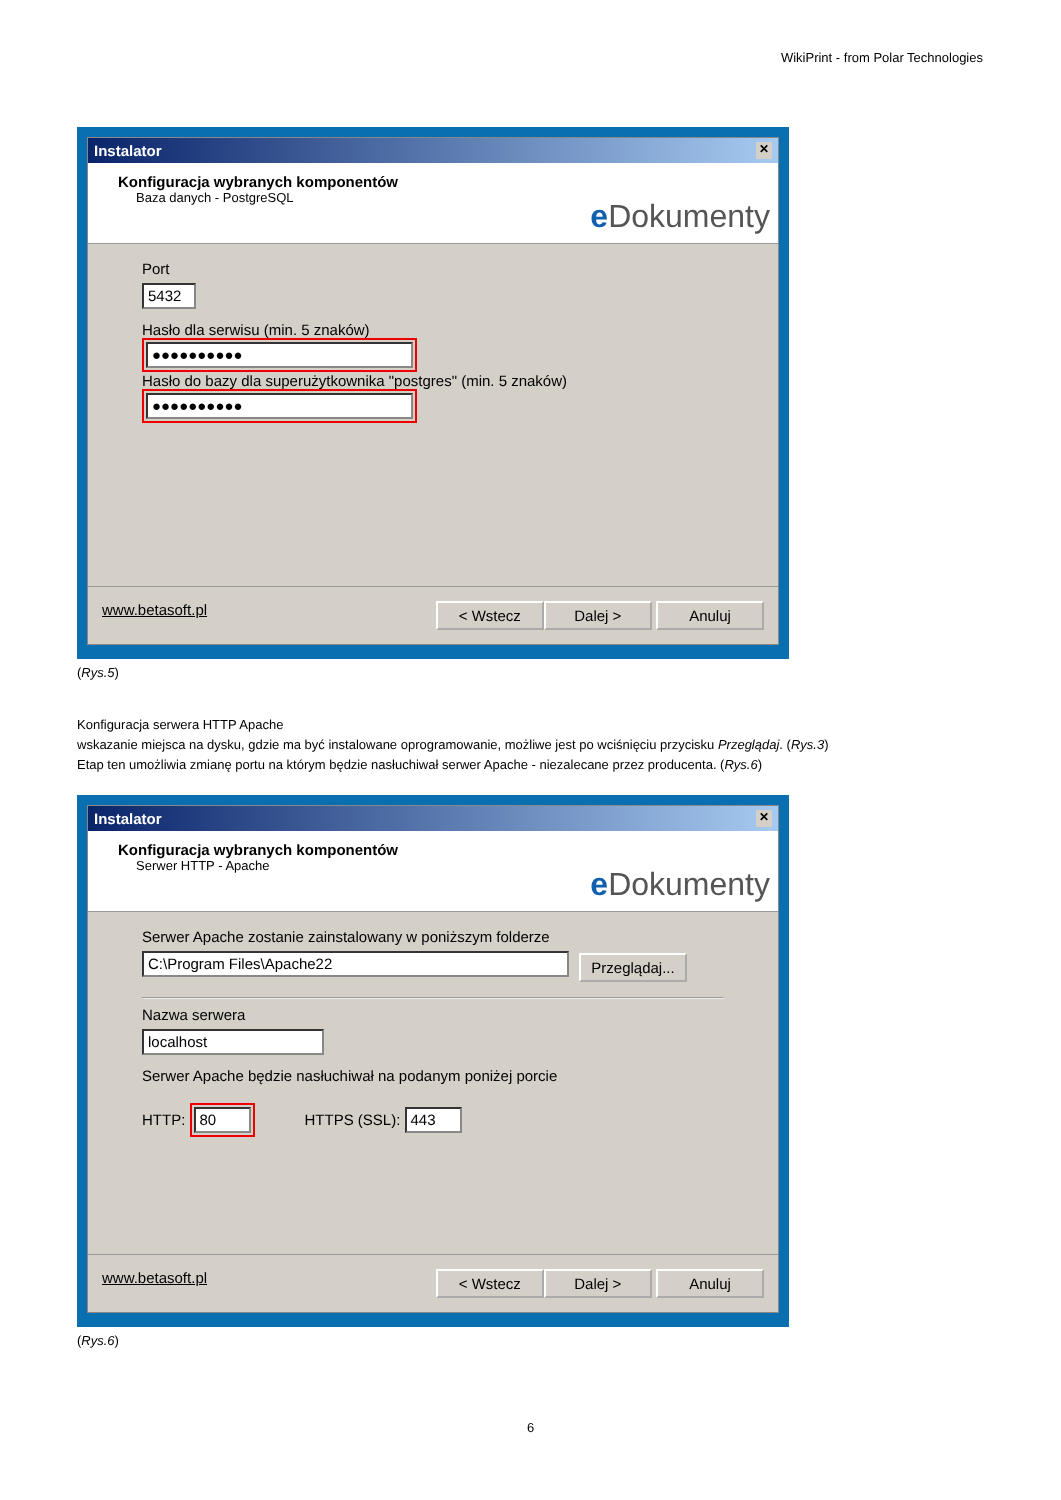WikiPrint - from Polar Technologies
Instalator ✕
Konfiguracja wybranych komponentów
Baza danych - PostgreSQL
e Dokumenty
Port
5432
Hasło dla serwisu (min. 5 znaków)
●●●●●●●●●●
Hasło do bazy dla superużytkownika "postgres" (min. 5 znaków)
●●●●●●●●●●
www.betasoft.pl < Wstecz Dalej > Anuluj
(Rys.5)
Konfiguracja serwera HTTP Apache
wskazanie miejsca na dysku, gdzie ma być instalowane oprogramowanie, możliwe jest po wciśnięciu przycisku Przeglądaj. (Rys.3)
Etap ten umożliwia zmianę portu na którym będzie nasłuchiwał serwer Apache - niezalecane przez producenta. (Rys.6)
Instalator ✕
Konfiguracja wybranych komponentów
Serwer HTTP - Apache
e Dokumenty
Serwer Apache zostanie zainstalowany w poniższym folderze
C:\Program Files\Apache22
Przeglądaj...
Nazwa serwera
localhost
Serwer Apache będzie nasłuchiwał na podanym poniżej porcie
HTTP: 80 HTTPS (SSL): 443
www.betasoft.pl < Wstecz Dalej > Anuluj
(Rys.6)
6